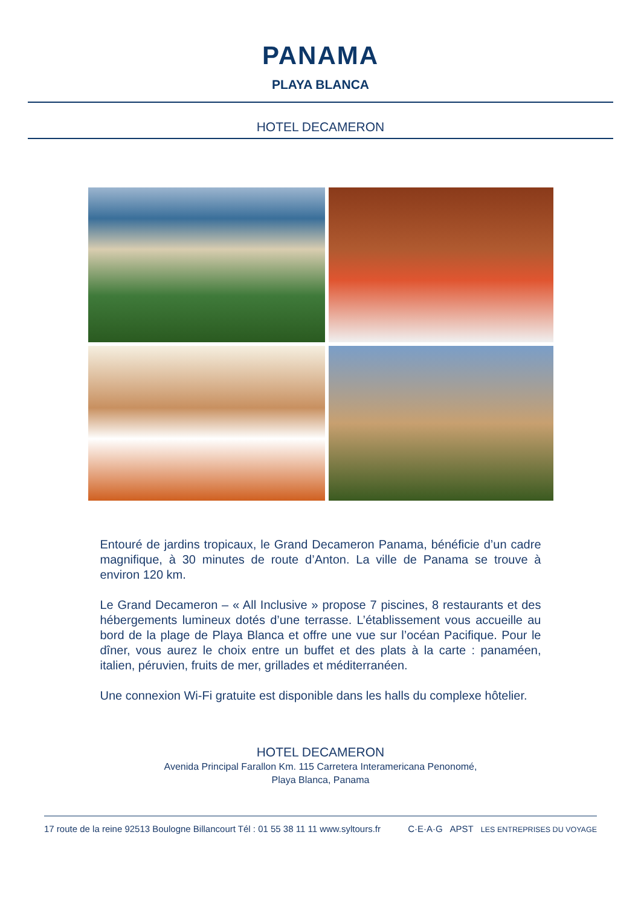PANAMA
PLAYA BLANCA
HOTEL DECAMERON
Entouré de jardins tropicaux, le Grand Decameron Panama, bénéficie d’un cadre magnifique, à 30 minutes de route d’Anton. La ville de Panama se trouve à environ 120 km.
Le Grand Decameron – « All Inclusive » propose 7 piscines, 8 restaurants et des hébergements lumineux dotés d’une terrasse. L’établissement vous accueille au bord de la plage de Playa Blanca et offre une vue sur l’océan Pacifique. Pour le dîner, vous aurez le choix entre un buffet et des plats à la carte : panaméen, italien, péruvien, fruits de mer, grillades et méditerranéen.
Une connexion Wi-Fi gratuite est disponible dans les halls du complexe hôtelier.
HOTEL DECAMERON
Avenida Principal Farallon Km. 115 Carretera Interamericana Penonomé,
Playa Blanca, Panama
17 route de la reine 92513 Boulogne Billancourt Tél : 01 55 38 11 11 www.syltours.fr C·E·A·G APST LES ENTREPRISES DU VOYAGE